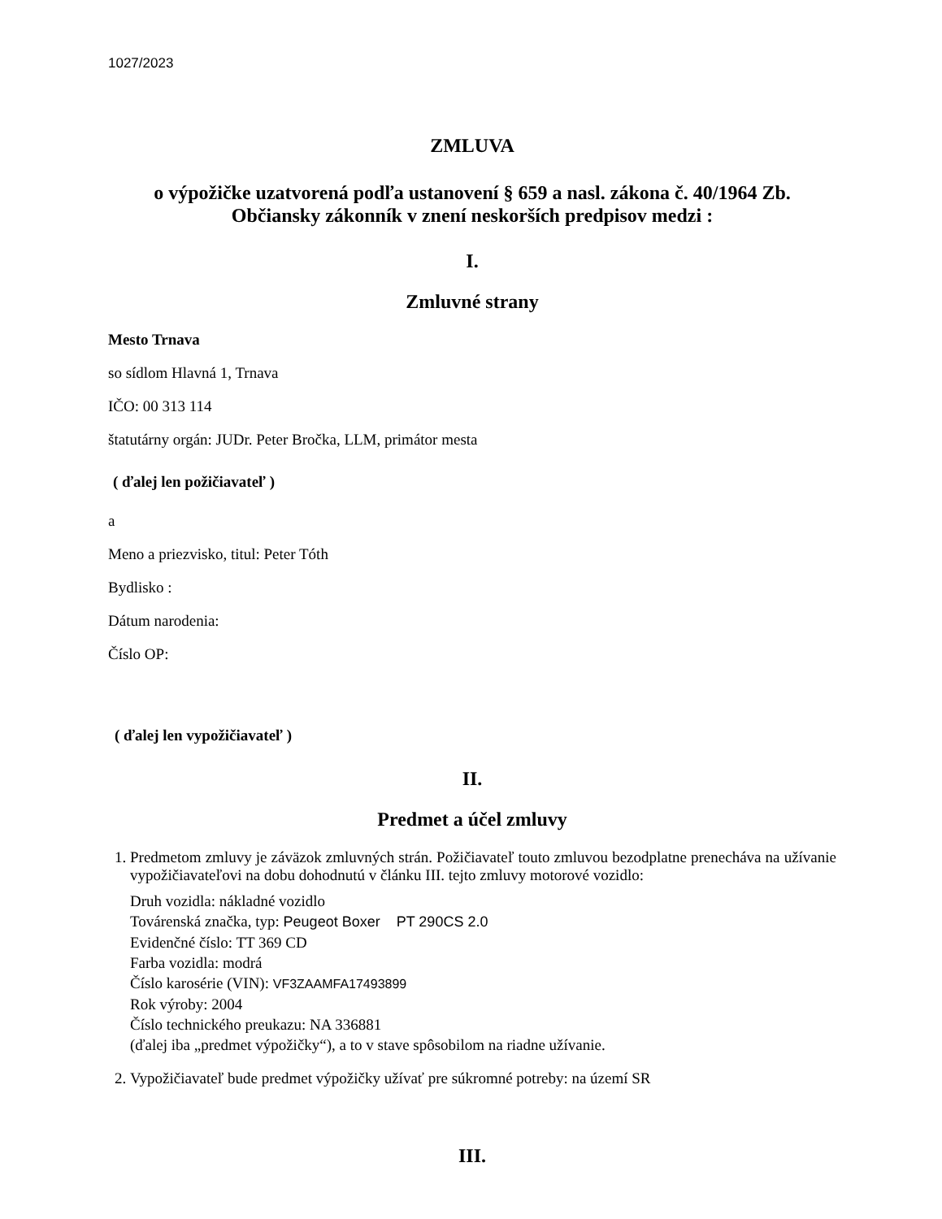1027/2023
ZMLUVA
o výpožičke uzatvorená podľa ustanovení § 659 a nasl. zákona č. 40/1964 Zb.
Občiansky zákonník v znení neskorších predpisov medzi :
I.
Zmluvné strany
Mesto Trnava
so sídlom Hlavná 1, Trnava
IČO: 00 313 114
štatutárny orgán: JUDr. Peter Bročka, LLM, primátor mesta
( ďalej len požičiavateľ )
a
Meno a priezvisko, titul: Peter Tóth
Bydlisko :
Dátum narodenia:
Číslo OP:
( ďalej len vypožičiavateľ )
II.
Predmet a účel zmluvy
1. Predmetom zmluvy je záväzok zmluvných strán. Požičiavateľ touto zmluvou bezodplatne prenecháva na užívanie vypožičiavateľovi na dobu dohodnutú v článku III. tejto zmluvy motorové vozidlo:
Druh vozidla: nákladné vozidlo
Továrenská značka, typ: Peugeot Boxer PT 290CS 2.0
Evidenčné číslo: TT 369 CD
Farba vozidla: modrá
Číslo karosérie (VIN): VF3ZAAMFA17493899
Rok výroby: 2004
Číslo technického preukazu: NA 336881
(ďalej iba „predmet výpožičky“), a to v stave spôsobilom na riadne užívanie.
2. Vypožičiavateľ bude predmet výpožičky užívať pre súkromné potreby: na území SR
III.